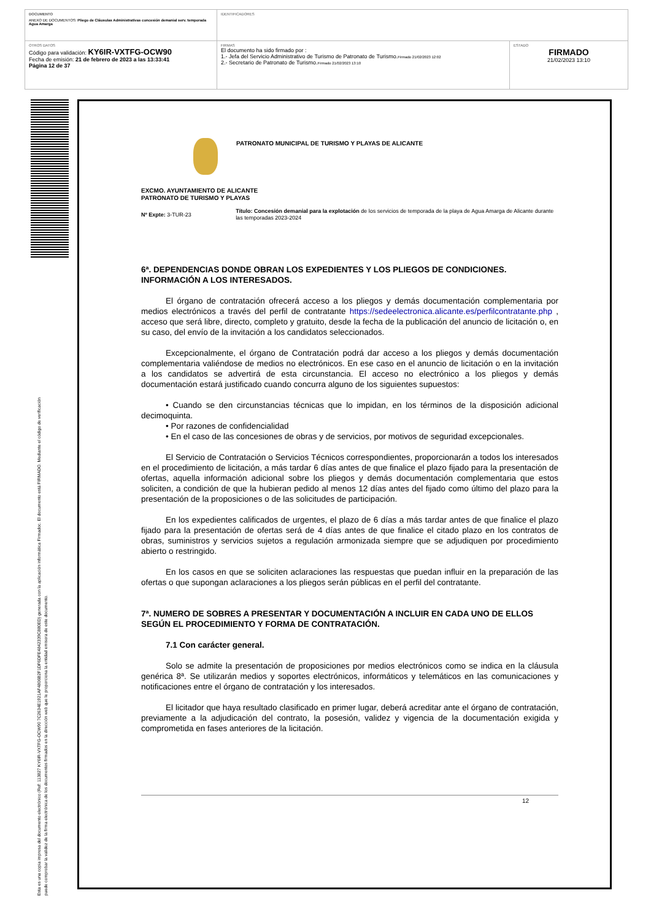| DOCUMENTO ANEXO DE DOCUMENTOS: Pliego de Cláusulas Administrativas concesión demanial serv. temporada Agua Amarga | IDENTIFICADORES | |
| OTROS DATOS Código para validación: KY6IR-VXTFG-OCW90 Fecha de emisión: 21 de febrero de 2023 a las 13:33:41 Página 12 de 37 | FIRMAS El documento ha sido firmado por : 1.- Jefa del Servicio Administrativo de Turismo de Patronato de Turismo. Firmado 21/02/2023 12:02 2.- Secretario de Patronato de Turismo. Firmado 21/02/2023 13:10 | ESTADO FIRMADO 21/02/2023 13:10 |
Esta es una copia impresa del documento electrónico (Ref: 113827 KY6IR-VXTFG-OCW90 7C2634E1921AF4806B2F1DF6DFE4842339C880ED) generada con la aplicación informática Firmadoc. El documento está FIRMADO. Mediante el código de verificación
puede comprobar la validez de la firma electrónica de los documentos firmados en la dirección web que le proporciona la entidad emisora de este documento.
PATRONATO MUNICIPAL DE TURISMO Y PLAYAS DE ALICANTE
EXCMO. AYUNTAMIENTO DE ALICANTE
PATRONATO DE TURISMO Y PLAYAS
Nº Expte: 3-TUR-23
Título: Concesión demanial para la explotación de los servicios de temporada de la playa de Agua Amarga de Alicante durante las temporadas 2023-2024
6ª. DEPENDENCIAS DONDE OBRAN LOS EXPEDIENTES Y LOS PLIEGOS DE CONDICIONES. INFORMACIÓN A LOS INTERESADOS.
El órgano de contratación ofrecerá acceso a los pliegos y demás documentación complementaria por medios electrónicos a través del perfil de contratante https://sedeelectronica.alicante.es/perfilcontratante.php , acceso que será libre, directo, completo y gratuito, desde la fecha de la publicación del anuncio de licitación o, en su caso, del envío de la invitación a los candidatos seleccionados.
Excepcionalmente, el órgano de Contratación podrá dar acceso a los pliegos y demás documentación complementaria valiéndose de medios no electrónicos. En ese caso en el anuncio de licitación o en la invitación a los candidatos se advertirá de esta circunstancia. El acceso no electrónico a los pliegos y demás documentación estará justificado cuando concurra alguno de los siguientes supuestos:
• Cuando se den circunstancias técnicas que lo impidan, en los términos de la disposición adicional decimoquinta.
• Por razones de confidencialidad
• En el caso de las concesiones de obras y de servicios, por motivos de seguridad excepcionales.
El Servicio de Contratación o Servicios Técnicos correspondientes, proporcionarán a todos los interesados en el procedimiento de licitación, a más tardar 6 días antes de que finalice el plazo fijado para la presentación de ofertas, aquella información adicional sobre los pliegos y demás documentación complementaria que estos soliciten, a condición de que la hubieran pedido al menos 12 días antes del fijado como último del plazo para la presentación de la proposiciones o de las solicitudes de participación.
En los expedientes calificados de urgentes, el plazo de 6 días a más tardar antes de que finalice el plazo fijado para la presentación de ofertas será de 4 días antes de que finalice el citado plazo en los contratos de obras, suministros y servicios sujetos a regulación armonizada siempre que se adjudiquen por procedimiento abierto o restringido.
En los casos en que se soliciten aclaraciones las respuestas que puedan influir en la preparación de las ofertas o que supongan aclaraciones a los pliegos serán públicas en el perfil del contratante.
7ª. NUMERO DE SOBRES A PRESENTAR Y DOCUMENTACIÓN A INCLUIR EN CADA UNO DE ELLOS SEGÚN EL PROCEDIMIENTO Y FORMA DE CONTRATACIÓN.
7.1 Con carácter general.
Solo se admite la presentación de proposiciones por medios electrónicos como se indica en la cláusula genérica 8ª. Se utilizarán medios y soportes electrónicos, informáticos y telemáticos en las comunicaciones y notificaciones entre el órgano de contratación y los interesados.
El licitador que haya resultado clasificado en primer lugar, deberá acreditar ante el órgano de contratación, previamente a la adjudicación del contrato, la posesión, validez y vigencia de la documentación exigida y comprometida en fases anteriores de la licitación.
12